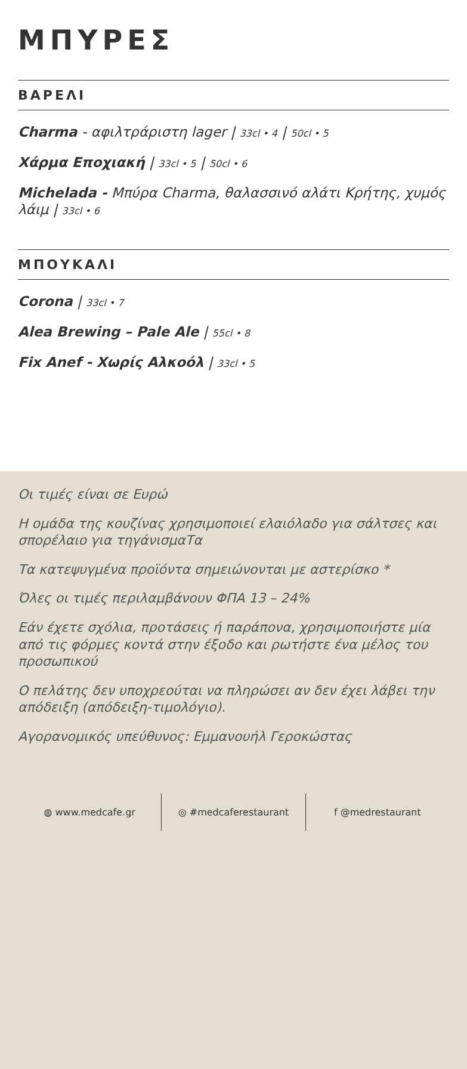ΜΠΥΡΕΣ
ΒΑΡΕΛΙ
Charma - αφιλτράριστη lager | 33cl • 4 | 50cl • 5
Χάρμα Εποχιακή | 33cl • 5 | 50cl • 6
Michelada - Μπύρα Charma, θαλασσινό αλάτι Κρήτης, χυμός λάιμ | 33cl • 6
ΜΠΟΥΚΑΛΙ
Corona | 33cl • 7
Alea Brewing – Pale Ale | 55cl • 8
Fix Anef - Χωρίς Αλκοόλ | 33cl • 5
Οι τιμές είναι σε Ευρώ
Η ομάδα της κουζίνας χρησιμοποιεί ελαιόλαδο για σάλτσες και σπορέλαιο για τηγάνισμαΤα
Τα κατεψυγμένα προϊόντα σημειώνονται με αστερίσκο *
Όλες οι τιμές περιλαμβάνουν ΦΠΑ 13 – 24%
Εάν έχετε σχόλια, προτάσεις ή παράπονα, χρησιμοποιήστε μία από τις φόρμες κοντά στην έξοδο και ρωτήστε ένα μέλος του προσωπικού
Ο πελάτης δεν υποχρεούται να πληρώσει αν δεν έχει λάβει την απόδειξη (απόδειξη-τιμολόγιο).
Αγορανομικός υπεύθυνος: Εμμανουήλ Γεροκώστας
◍ www.medcafe.gr ◎ #medcaferestaurant f @medrestaurant